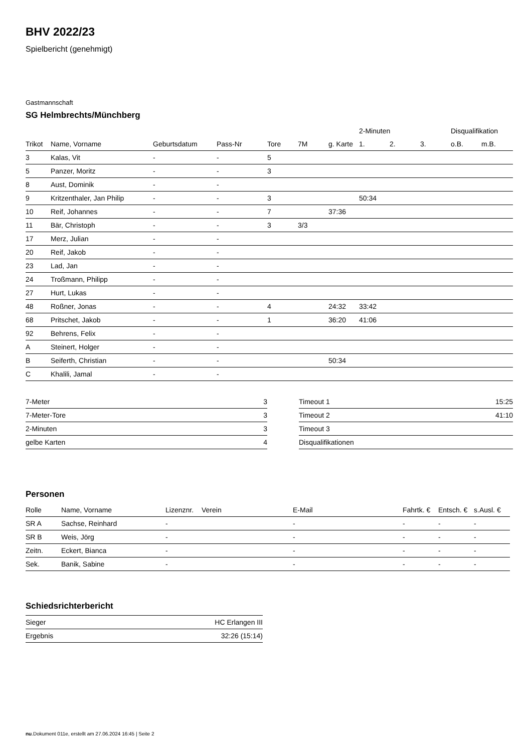BHV 2022/23
Spielbericht (genehmigt)
Gastmannschaft
SG Helmbrechts/Münchberg
| | | | | | | | 2-Minuten | | | Disqualifikation | |
| --- | --- | --- | --- | --- | --- | --- | --- | --- | --- | --- | --- |
| Trikot | Name, Vorname | Geburtsdatum | Pass-Nr | Tore | 7M | g. Karte | 1. | 2. | 3. | o.B. | m.B. |
| 3 | Kalas, Vit | - | - | 5 | | | | | | | |
| 5 | Panzer, Moritz | - | - | 3 | | | | | | | |
| 8 | Aust, Dominik | - | - | | | | | | | | |
| 9 | Kritzenthaler, Jan Philip | - | - | 3 | | | 50:34 | | | | |
| 10 | Reif, Johannes | - | - | 7 | | 37:36 | | | | | |
| 11 | Bär, Christoph | - | - | 3 | 3/3 | | | | | | |
| 17 | Merz, Julian | - | - | | | | | | | | |
| 20 | Reif, Jakob | - | - | | | | | | | | |
| 23 | Lad, Jan | - | - | | | | | | | | |
| 24 | Troßmann, Philipp | - | - | | | | | | | | |
| 27 | Hurt, Lukas | - | - | | | | | | | | |
| 48 | Roßner, Jonas | - | - | 4 | | 24:32 | 33:42 | | | | |
| 68 | Pritschet, Jakob | - | - | 1 | | 36:20 | 41:06 | | | | |
| 92 | Behrens, Felix | - | - | | | | | | | | |
| A | Steinert, Holger | - | - | | | | | | | | |
| B | Seiferth, Christian | - | - | | | 50:34 | | | | | |
| C | Khalili, Jamal | - | - | | | | | | | | |
| 7-Meter | 3 |
| 7-Meter-Tore | 3 |
| 2-Minuten | 3 |
| gelbe Karten | 4 |
| Timeout 1 | 15:25 |
| Timeout 2 | 41:10 |
| Timeout 3 | |
| Disqualifikationen | |
Personen
| Rolle | Name, Vorname | Lizenznr. | Verein | E-Mail | Fahrtk. € | Entsch. € | s.Ausl. € |
| --- | --- | --- | --- | --- | --- | --- | --- |
| SR A | Sachse, Reinhard | - | | - | - | - | - |
| SR B | Weis, Jörg | - | | - | - | - | - |
| Zeitn. | Eckert, Bianca | - | | - | - | - | - |
| Sek. | Banik, Sabine | - | | - | - | - | - |
Schiedsrichterbericht
| Sieger | HC Erlangen III |
| Ergebnis | 32:26 (15:14) |
nu.Dokument 011e, erstellt am 27.06.2024 16:45 | Seite 2